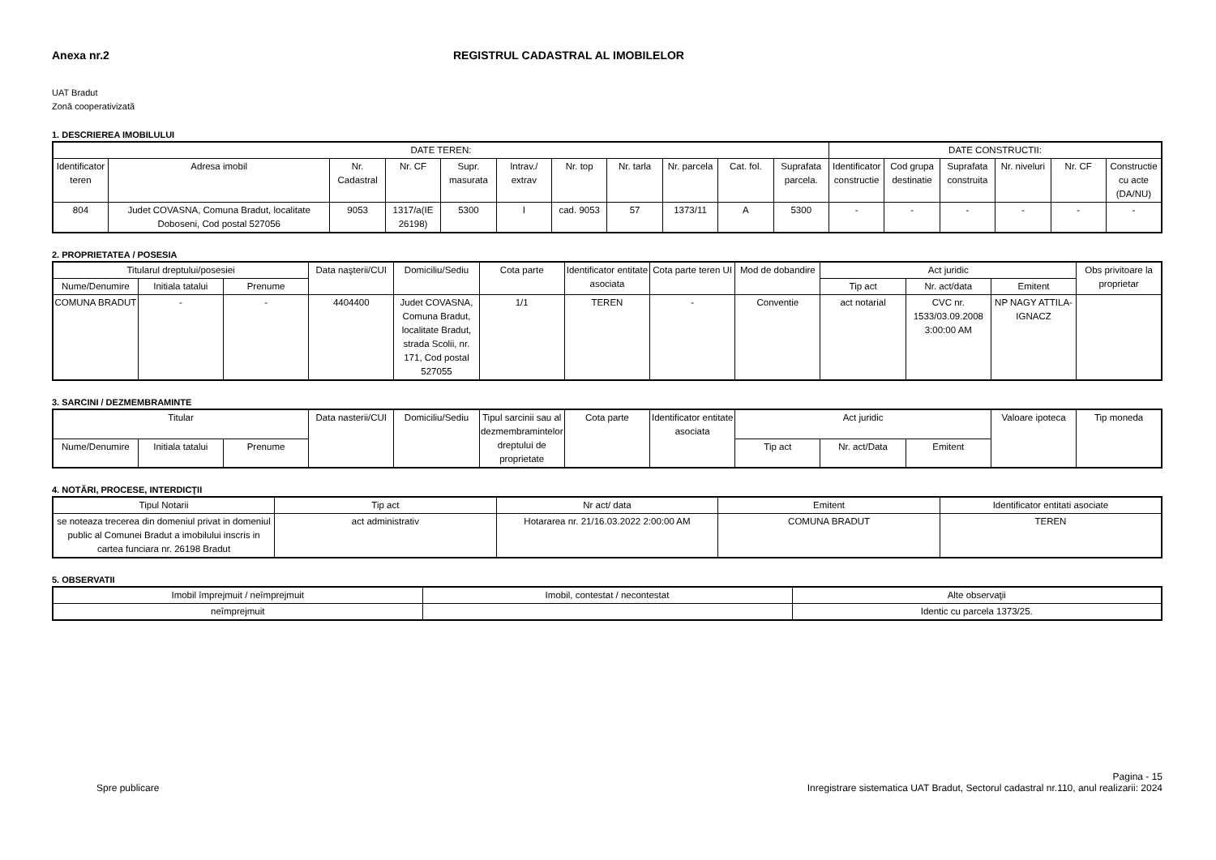Anexa nr.2 REGISTRUL CADASTRAL AL IMOBILELOR
UAT Bradut
Zonă cooperativizată
1. DESCRIEREA IMOBILULUI
| DATE TEREN: | | | | | | | | | | | DATE CONSTRUCTII: | | | | | |
| --- | --- | --- | --- | --- | --- | --- | --- | --- | --- | --- | --- | --- | --- | --- | --- | --- |
| Identificator teren | Adresa imobil | Nr. Cadastral | Nr. CF | Supr. masurata | Intrav./ extrav | Nr. top | Nr. tarla | Nr. parcela | Cat. fol. | Suprafata parcela. | Identificator constructie | Cod grupa destinatie | Suprafata construita | Nr. niveluri | Nr. CF | Constructie cu acte (DA/NU) |
| 804 | Judet COVASNA, Comuna Bradut, localitate Doboseni, Cod postal 527056 | 9053 | 1317/a(IE 26198) | 5300 | I | cad. 9053 | 57 | 1373/11 | A | 5300 | - | - | - | - | - | - |
2. PROPRIETATEA / POSESIA
| Titularul dreptului/posesiei | | | Data naşterii/CUI | Domiciliu/Sediu | Cota parte | Identificator entitate asociata | Cota parte teren UI | Mod de dobandire | Act juridic | | | Obs privitoare la proprietar |
| --- | --- | --- | --- | --- | --- | --- | --- | --- | --- | --- | --- | --- |
| Nume/Denumire | Initiala tatalui | Prenume | | | | | | | Tip act | Nr. act/data | Emitent | |
| COMUNA BRADUT | - | - | 4404400 | Judet COVASNA, Comuna Bradut, localitate Bradut, strada Scolii, nr. 171, Cod postal 527055 | 1/1 | TEREN | - | Conventie | act notarial | CVC nr. 1533/03.09.2008 3:00:00 AM | NP NAGY ATTILA-IGNACZ | |
3. SARCINI / DEZMEMBRAMINTE
| Titular | | | Data nasterii/CUI | Domiciliu/Sediu | Tipul sarcinii sau al dezmembramintelor dreptului de proprietate | Cota parte | Identificator entitate asociata | Act juridic | | | Valoare ipoteca | Tip moneda |
| --- | --- | --- | --- | --- | --- | --- | --- | --- | --- | --- | --- | --- |
| Nume/Denumire | Initiala tatalui | Prenume | | | | | | Tip act | Nr. act/Data | Emitent | | |
4. NOTĂRI, PROCESE, INTERDICŢII
| Tipul Notarii | Tip act | Nr act/ data | Emitent | Identificator entitati asociate |
| --- | --- | --- | --- | --- |
| se noteaza trecerea din domeniul privat in domeniul public al Comunei Bradut a imobilului inscris in cartea funciara nr. 26198 Bradut | act administrativ | Hotararea nr. 21/16.03.2022 2:00:00 AM | COMUNA BRADUT | TEREN |
5. OBSERVATII
| Imobil împrejmuit / neîmprejmuit | Imobil, contestat / necontestat | Alte observaţii |
| --- | --- | --- |
| neîmprejmuit | | Identic cu parcela 1373/25. |
Spre publicare
Pagina - 15
Inregistrare sistematica UAT Bradut, Sectorul cadastral nr.110, anul realizarii: 2024